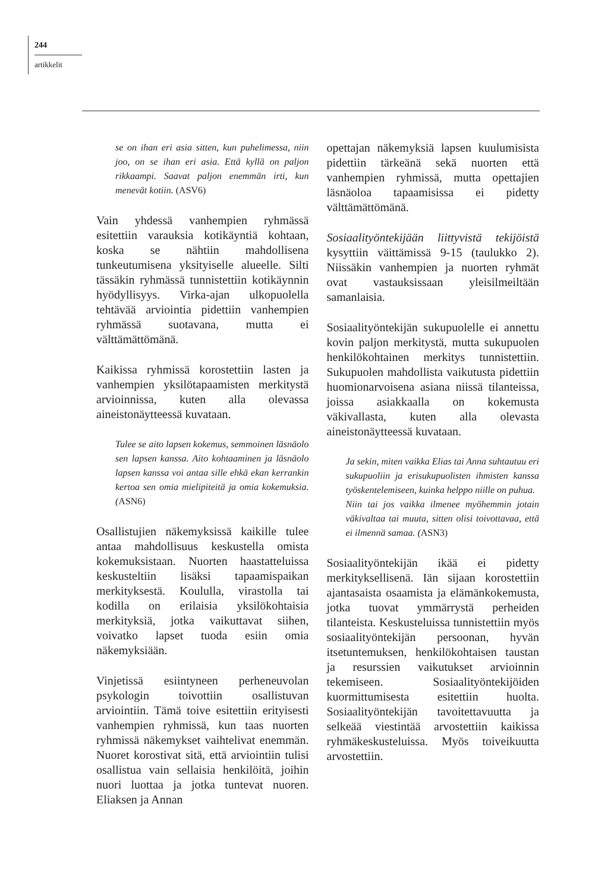244
artikkelit
se on ihan eri asia sitten, kun puhelimessa, niin joo, on se ihan eri asia. Että kyllä on paljon rikkaampi. Saavat paljon enemmän irti, kun menevät kotiin. (ASV6)
Vain yhdessä vanhempien ryhmässä esitettiin varauksia kotikäyntiä kohtaan, koska se nähtiin mahdollisena tunkeutumisena yksityiselle alueelle. Silti tässäkin ryhmässä tunnistettiin kotikäynnin hyödyllisyys. Virka-ajan ulkopuolella tehtävää arviointia pidettiin vanhempien ryhmässä suotavana, mutta ei välttämättömänä.
Kaikissa ryhmissä korostettiin lasten ja vanhempien yksilötapaamisten merkitystä arvioinnissa, kuten alla olevassa aineistonäytteessä kuvataan.
Tulee se aito lapsen kokemus, semmoinen läsnäolo sen lapsen kanssa. Aito kohtaaminen ja läsnäolo lapsen kanssa voi antaa sille ehkä ekan kerrankin kertoa sen omia mielipiteitä ja omia kokemuksia. (ASN6)
Osallistujien näkemyksissä kaikille tulee antaa mahdollisuus keskustella omista kokemuksistaan. Nuorten haastatteluissa keskusteltiin lisäksi tapaamispaikan merkityksestä. Koululla, virastolla tai kodilla on erilaisia yksilökohtaisia merkityksiä, jotka vaikuttavat siihen, voivatko lapset tuoda esiin omia näkemyksiään.
Vinjetissä esiintyneen perheneuvolan psykologin toivottiin osallistuvan arviointiin. Tämä toive esitettiin erityisesti vanhempien ryhmissä, kun taas nuorten ryhmissä näkemykset vaihtelivat enemmän. Nuoret korostivat sitä, että arviointiin tulisi osallistua vain sellaisia henkilöitä, joihin nuori luottaa ja jotka tuntevat nuoren. Eliaksen ja Annan
opettajan näkemyksiä lapsen kuulumisista pidettiin tärkeänä sekä nuorten että vanhempien ryhmissä, mutta opettajien läsnäoloa tapaamisissa ei pidetty välttämättömänä.
Sosiaalityöntekijään liittyvistä tekijöistä kysyttiin väittämissä 9-15 (taulukko 2). Niissäkin vanhempien ja nuorten ryhmät ovat vastauksissaan yleisilmeiltään samanlaisia.
Sosiaalityöntekijän sukupuolelle ei annettu kovin paljon merkitystä, mutta sukupuolen henkilökohtainen merkitys tunnistettiin. Sukupuolen mahdollista vaikutusta pidettiin huomionarvoisena asiana niissä tilanteissa, joissa asiakkaalla on kokemusta väkivallasta, kuten alla olevasta aineistonäytteessä kuvataan.
Ja sekin, miten vaikka Elias tai Anna suhtautuu eri sukupuoliin ja erisukupuolisten ihmisten kanssa työskentelemiseen, kuinka helppo niille on puhua.
Niin tai jos vaikka ilmenee myöhemmin jotain väkivaltaa tai muuta, sitten olisi toivottavaa, että ei ilmennä samaa. (ASN3)
Sosiaalityöntekijän ikää ei pidetty merkityksellisenä. Iän sijaan korostettiin ajantasaista osaamista ja elämänkokemusta, jotka tuovat ymmärrystä perheiden tilanteista. Keskusteluissa tunnistettiin myös sosiaalityöntekijän persoonan, hyvän itsetuntemuksen, henkilökohtaisen taustan ja resurssien vaikutukset arvioinnin tekemiseen. Sosiaalityöntekijöiden kuormittumisesta esitettiin huolta. Sosiaalityöntekijän tavoitettavuutta ja selkeää viestintää arvostettiin kaikissa ryhmäkeskusteluissa. Myös toiveikuutta arvostettiin.